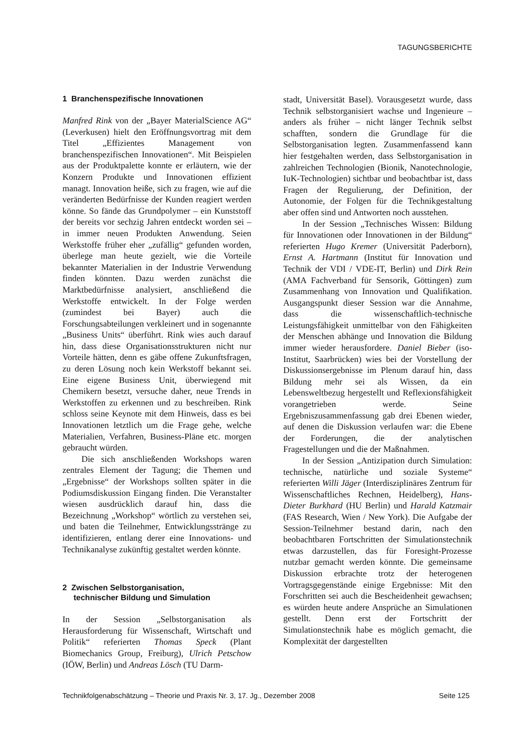TAGUNGSBERICHTE
1 Branchenspezifische Innovationen
Manfred Rink von der „Bayer MaterialScience AG“ (Leverkusen) hielt den Eröffnungsvortrag mit dem Titel „Effizientes Management von branchenspezifischen Innovationen“. Mit Beispielen aus der Produktpalette konnte er erläutern, wie der Konzern Produkte und Innovationen effizient managt. Innovation heiße, sich zu fragen, wie auf die veränderten Bedürfnisse der Kunden reagiert werden könne. So fände das Grundpolymer – ein Kunststoff der bereits vor sechzig Jahren entdeckt worden sei – in immer neuen Produkten Anwendung. Seien Werkstoffe früher eher „zufällig“ gefunden worden, überlege man heute gezielt, wie die Vorteile bekannter Materialien in der Industrie Verwendung finden könnten. Dazu werden zunächst die Marktbedürfnisse analysiert, anschließend die Werkstoffe entwickelt. In der Folge werden (zumindest bei Bayer) auch die Forschungsabteilungen verkleinert und in sogenannte „Business Units“ überführt. Rink wies auch darauf hin, dass diese Organisationsstrukturen nicht nur Vorteile hätten, denn es gäbe offene Zukunftsfragen, zu deren Lösung noch kein Werkstoff bekannt sei. Eine eigene Business Unit, überwiegend mit Chemikern besetzt, versuche daher, neue Trends in Werkstoffen zu erkennen und zu beschreiben. Rink schloss seine Keynote mit dem Hinweis, dass es bei Innovationen letztlich um die Frage gehe, welche Materialien, Verfahren, Business-Pläne etc. morgen gebraucht würden.
Die sich anschließenden Workshops waren zentrales Element der Tagung; die Themen und „Ergebnisse“ der Workshops sollten später in die Podiumsdiskussion Eingang finden. Die Veranstalter wiesen ausdrücklich darauf hin, dass die Bezeichnung „Workshop“ wörtlich zu verstehen sei, und baten die Teilnehmer, Entwicklungsstränge zu identifizieren, entlang derer eine Innovations- und Technikanalyse zukünftig gestaltet werden könnte.
2 Zwischen Selbstorganisation,
technischer Bildung und Simulation
In der Session „Selbstorganisation als Herausforderung für Wissenschaft, Wirtschaft und Politik“ referierten Thomas Speck (Plant Biomechanics Group, Freiburg), Ulrich Petschow (IÖW, Berlin) und Andreas Lösch (TU Darm-
stadt, Universität Basel). Vorausgesetzt wurde, dass Technik selbstorganisiert wachse und Ingenieure – anders als früher – nicht länger Technik selbst schafften, sondern die Grundlage für die Selbstorganisation legten. Zusammenfassend kann hier festgehalten werden, dass Selbstorganisation in zahlreichen Technologien (Bionik, Nanotechnologie, IuK-Technologien) sichtbar und beobachtbar ist, dass Fragen der Regulierung, der Definition, der Autonomie, der Folgen für die Technikgestaltung aber offen sind und Antworten noch ausstehen.
In der Session „Technisches Wissen: Bildung für Innovationen oder Innovationen in der Bildung“ referierten Hugo Kremer (Universität Paderborn), Ernst A. Hartmann (Institut für Innovation und Technik der VDI / VDE-IT, Berlin) und Dirk Rein (AMA Fachverband für Sensorik, Göttingen) zum Zusammenhang von Innovation und Qualifikation. Ausgangspunkt dieser Session war die Annahme, dass die wissenschaftlich-technische Leistungsfähigkeit unmittelbar von den Fähigkeiten der Menschen abhänge und Innovation die Bildung immer wieder herausfordere. Daniel Bieber (iso-Institut, Saarbrücken) wies bei der Vorstellung der Diskussionsergebnisse im Plenum darauf hin, dass Bildung mehr sei als Wissen, da ein Lebensweltbezug hergestellt und Reflexionsfähigkeit vorangetrieben werde. Seine Ergebniszusammenfassung gab drei Ebenen wieder, auf denen die Diskussion verlaufen war: die Ebene der Forderungen, die der analytischen Fragestellungen und die der Maßnahmen.
In der Session „Antizipation durch Simulation: technische, natürliche und soziale Systeme“ referierten Willi Jäger (Interdisziplinäres Zentrum für Wissenschaftliches Rechnen, Heidelberg), Hans-Dieter Burkhard (HU Berlin) und Harald Katzmair (FAS Research, Wien / New York). Die Aufgabe der Session-Teilnehmer bestand darin, nach den beobachtbaren Fortschritten der Simulationstechnik etwas darzustellen, das für Foresight-Prozesse nutzbar gemacht werden könnte. Die gemeinsame Diskussion erbrachte trotz der heterogenen Vortragsgegenstände einige Ergebnisse: Mit den Forschritten sei auch die Bescheidenheit gewachsen; es würden heute andere Ansprüche an Simulationen gestellt. Denn erst der Fortschritt der Simulationstechnik habe es möglich gemacht, die Komplexität der dargestellten
Technikfolgenabschätzung – Theorie und Praxis Nr. 3, 17. Jg., Dezember 2008 Seite 125